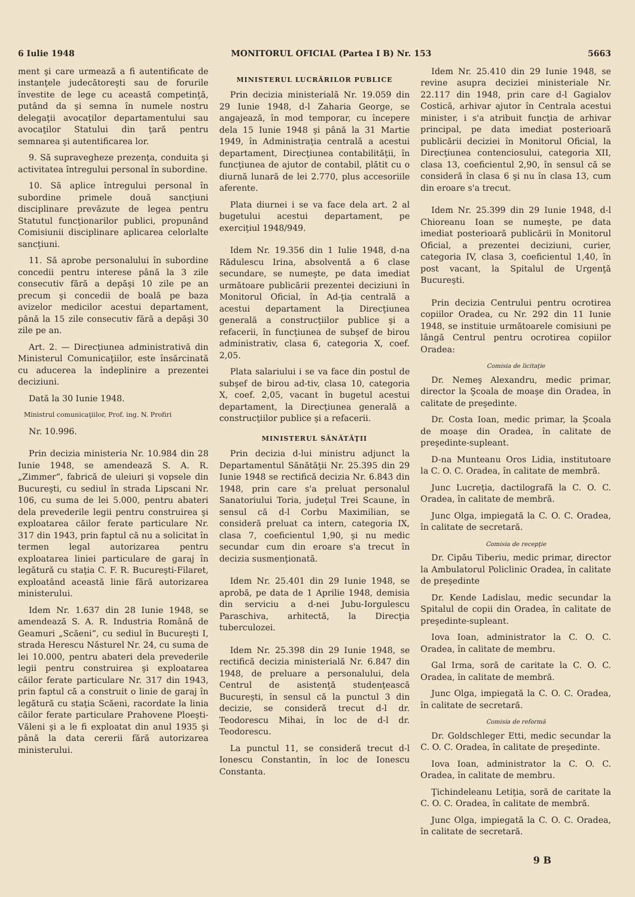6 Iulie 1948 MONITORUL OFICIAL (Partea I B) Nr. 153 5663
ment şi care urmează a fi autentificate de instanţele judecătoreşti sau de forurile învestite de lege cu această competinţă, putând da şi semna în numele nostru delegaţii avocaţilor departamentului sau avocaţilor Statului din ţară pentru semnarea şi autentificarea lor.
9. Să supravegheze prezenţa, conduita şi activitatea întregului personal în subordine.
10. Să aplice întregului personal în subordine primele două sancţiuni disciplinare prevăzute de legea pentru Statutul funcţionarilor publici, propunând Comisiunii disciplinare aplicarea celorlalte sancţiuni.
11. Să aprobe personalului în subordine concedii pentru interese până la 3 zile consecutiv fără a depăşi 10 zile pe an precum şi concedii de boală pe baza avizelor medicilor acestui departament, până la 15 zile consecutiv fără a depăşi 30 zile pe an.
Art. 2. — Direcţiunea administrativă din Ministerul Comunicaţiilor, este însărcinată cu aducerea la îndeplinire a prezentei deciziuni.
Dată la 30 Iunie 1948.
Ministrul comunicaţiilor, Prof. ing. N. Profiri
Nr. 10.996.
Prin decizia ministeria Nr. 10.984 din 28 Iunie 1948, se amendează S. A. R. „Zimmer”, fabrică de uleiuri şi vopsele din Bucureşti, cu sediul în strada Lipscani Nr. 106, cu suma de lei 5.000, pentru abateri dela prevederile legii pentru construirea şi exploatarea căilor ferate particulare Nr. 317 din 1943, prin faptul că nu a solicitat în termen legal autorizarea pentru exploatarea liniei particulare de garaj în legătură cu staţia C. F. R. Bucureşti-Filaret, exploatând această linie fără autorizarea ministerului.
Idem Nr. 1.637 din 28 Iunie 1948, se amendează S. A. R. Industria Română de Geamuri „Scăeni”, cu sediul în Bucureşti I, strada Herescu Năsturel Nr. 24, cu suma de lei 10.000, pentru abateri dela prevederile legii pentru construirea şi exploatarea căilor ferate particulare Nr. 317 din 1943, prin faptul că a construit o linie de garaj în legătură cu staţia Scăeni, racordate la linia căilor ferate particulare Prahovene Ploeşti-Văleni şi a le fi exploatat din anul 1935 şi până la data cererii fără autorizarea ministerului.
MINISTERUL LUCRĂRILOR PUBLICE
Prin decizia ministerială Nr. 19.059 din 29 Iunie 1948, d-l Zaharia George, se angajează, în mod temporar, cu începere dela 15 Iunie 1948 şi până la 31 Martie 1949, în Administraţia centrală a acestui departament, Direcţiunea contabilităţii, în funcţiunea de ajutor de contabil, plătit cu o diurnă lunară de lei 2.770, plus accesoriile aferente.
Plata diurnei i se va face dela art. 2 al bugetului acestui departament, pe exerciţiul 1948/949.
Idem Nr. 19.356 din 1 Iulie 1948, d-na Rădulescu Irina, absolventă a 6 clase secundare, se numeşte, pe data imediat următoare publicării prezentei deciziuni în Monitorul Oficial, în Ad-ţia centrală a acestui departament la Direcţiunea generală a construcţiilor publice şi a refacerii, în funcţiunea de subşef de birou administrativ, clasa 6, categoria X, coef. 2,05.
Plata salariului i se va face din postul de subşef de birou ad-tiv, clasa 10, categoria X, coef. 2,05, vacant în bugetul acestui departament, la Direcţiunea generală a construcţiilor publice şi a refacerii.
MINISTERUL SĂNĂTĂŢII
Prin decizia d-lui ministru adjunct la Departamentul Sănătăţii Nr. 25.395 din 29 Iunie 1948 se rectifică decizia Nr. 6.843 din 1948, prin care s'a preluat personalul Sanatoriului Toria, judeţul Trei Scaune, în sensul că d-l Corbu Maximilian, se consideră preluat ca intern, categoria IX, clasa 7, coeficientul 1,90, şi nu medic secundar cum din eroare s'a trecut în decizia susmenţionată.
Idem Nr. 25.401 din 29 Iunie 1948, se aprobă, pe data de 1 Aprilie 1948, demisia din serviciu a d-nei Jubu-Iorgulescu Paraschiva, arhitectă, la Direcţia tuberculozei.
Idem Nr. 25.398 din 29 Iunie 1948, se rectifică decizia ministerială Nr. 6.847 din 1948, de preluare a personalului, dela Centrul de asistenţă studenţească Bucureşti, în sensul că la punctul 3 din decizie, se consideră trecut d-l dr. Teodorescu Mihai, în loc de d-l dr. Teodorescu.
La punctul 11, se consideră trecut d-l Ionescu Constantin, în loc de Ionescu Constanta.
Idem Nr. 25.410 din 29 Iunie 1948, se revine asupra deciziei ministeriale Nr. 22.117 din 1948, prin care d-l Gagialov Costică, arhivar ajutor în Centrala acestui minister, i s'a atribuit funcţia de arhivar principal, pe data imediat posterioară publicării deciziei în Monitorul Oficial, la Direcţiunea contenciosului, categoria XII, clasa 13, coeficientul 2,90, în sensul că se consideră în clasa 6 şi nu în clasa 13, cum din eroare s'a trecut.
Idem Nr. 25.399 din 29 Iunie 1948, d-l Chioreanu Ioan se numeşte, pe data imediat posterioară publicării în Monitorul Oficial, a prezentei deciziuni, curier, categoria IV, clasa 3, coeficientul 1,40, în post vacant, la Spitalul de Urgenţă Bucureşti.
Prin decizia Centrului pentru ocrotirea copiilor Oradea, cu Nr. 292 din 11 Iunie 1948, se instituie următoarele comisiuni pe lângă Centrul pentru ocrotirea copiilor Oradea:
Comisia de licitaţie
Dr. Nemeş Alexandru, medic primar, director la Şcoala de moaşe din Oradea, în calitate de preşedinte.
Dr. Costa Ioan, medic primar, la Şcoala de moaşe din Oradea, în calitate de preşedinte-supleant.
D-na Munteanu Oros Lidia, institutoare la C. O. C. Oradea, în calitate de membră.
Junc Lucreţia, dactilografă la C. O. C. Oradea, în calitate de membră.
Junc Olga, impiegată la C. O. C. Oradea, în calitate de secretară.
Comisia de recepţie
Dr. Cipău Tiberiu, medic primar, director la Ambulatorul Policlinic Oradea, în calitate de preşedinte
Dr. Kende Ladislau, medic secundar la Spitalul de copii din Oradea, în calitate de preşedinte-supleant.
Iova Ioan, administrator la C. O. C. Oradea, în calitate de membru.
Gal Irma, soră de caritate la C. O. C. Oradea, în calitate de membră.
Junc Olga, impiegată la C. O. C. Oradea, în calitate de secretară.
Comisia de reformă
Dr. Goldschleger Etti, medic secundar la C. O. C. Oradea, în calitate de preşedinte.
Iova Ioan, administrator la C. O. C. Oradea, în calitate de membru.
Ţichindeleanu Letiţia, soră de caritate la C. O. C. Oradea, în calitate de membră.
Junc Olga, impiegată la C. O. C. Oradea, în calitate de secretară.
9 B